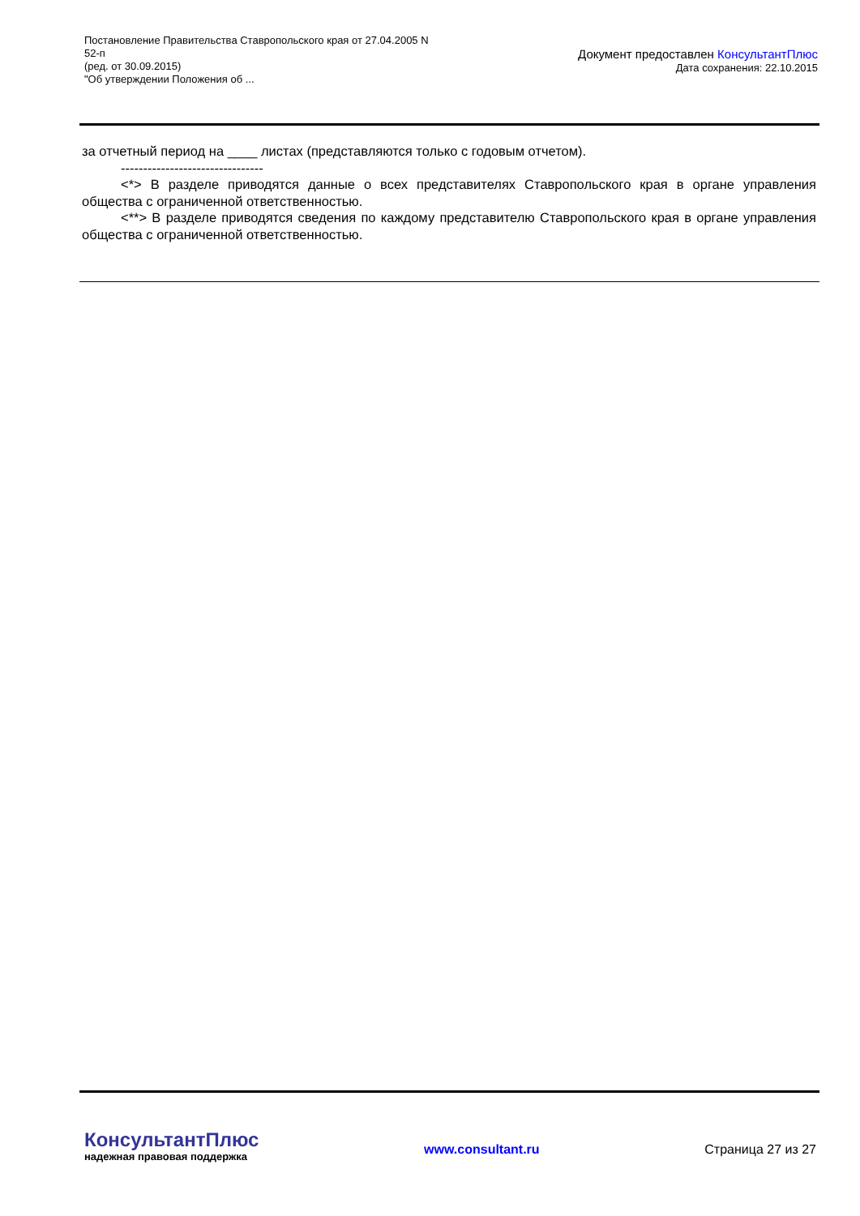Постановление Правительства Ставропольского края от 27.04.2005 N
52-п
(ред. от 30.09.2015)
"Об утверждении Положения об ...
Документ предоставлен КонсультантПлюс
Дата сохранения: 22.10.2015
за отчетный период на ____ листах (представляются только с годовым отчетом).
--------------------------------
<*> В разделе приводятся данные о всех представителях Ставропольского края в органе управления общества с ограниченной ответственностью.
<**> В разделе приводятся сведения по каждому представителю Ставропольского края в органе управления общества с ограниченной ответственностью.
КонсультантПлюс
надежная правовая поддержка
www.consultant.ru Страница 27 из 27